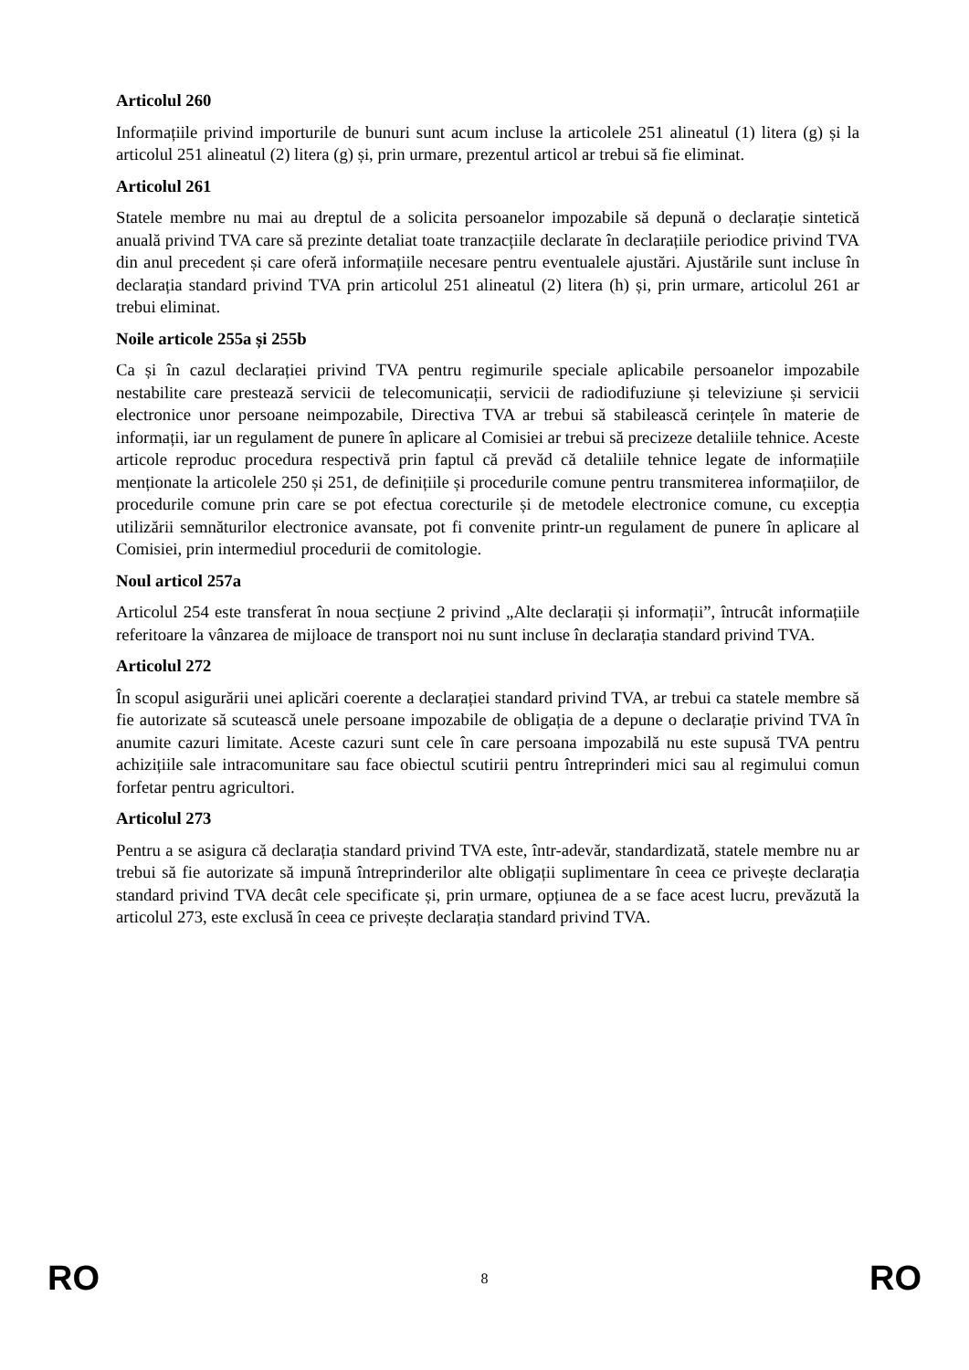Articolul 260
Informațiile privind importurile de bunuri sunt acum incluse la articolele 251 alineatul (1) litera (g) și la articolul 251 alineatul (2) litera (g) și, prin urmare, prezentul articol ar trebui să fie eliminat.
Articolul 261
Statele membre nu mai au dreptul de a solicita persoanelor impozabile să depună o declarație sintetică anuală privind TVA care să prezinte detaliat toate tranzacțiile declarate în declarațiile periodice privind TVA din anul precedent și care oferă informațiile necesare pentru eventualele ajustări. Ajustările sunt incluse în declarația standard privind TVA prin articolul 251 alineatul (2) litera (h) și, prin urmare, articolul 261 ar trebui eliminat.
Noile articole 255a și 255b
Ca și în cazul declarației privind TVA pentru regimurile speciale aplicabile persoanelor impozabile nestabilite care prestează servicii de telecomunicații, servicii de radiodifuziune și televiziune și servicii electronice unor persoane neimpozabile, Directiva TVA ar trebui să stabilească cerințele în materie de informații, iar un regulament de punere în aplicare al Comisiei ar trebui să precizeze detaliile tehnice. Aceste articole reproduc procedura respectivă prin faptul că prevăd că detaliile tehnice legate de informațiile menționate la articolele 250 și 251, de definițiile și procedurile comune pentru transmiterea informațiilor, de procedurile comune prin care se pot efectua corecturile și de metodele electronice comune, cu excepția utilizării semnăturilor electronice avansate, pot fi convenite printr-un regulament de punere în aplicare al Comisiei, prin intermediul procedurii de comitologie.
Noul articol 257a
Articolul 254 este transferat în noua secțiune 2 privind „Alte declarații și informații”, întrucât informațiile referitoare la vânzarea de mijloace de transport noi nu sunt incluse în declarația standard privind TVA.
Articolul 272
În scopul asigurării unei aplicări coerente a declarației standard privind TVA, ar trebui ca statele membre să fie autorizate să scutească unele persoane impozabile de obligația de a depune o declarație privind TVA în anumite cazuri limitate. Aceste cazuri sunt cele în care persoana impozabilă nu este supusă TVA pentru achizițiile sale intracomunitare sau face obiectul scutirii pentru întreprinderi mici sau al regimului comun forfetar pentru agricultori.
Articolul 273
Pentru a se asigura că declarația standard privind TVA este, într-adevăr, standardizată, statele membre nu ar trebui să fie autorizate să impună întreprinderilor alte obligații suplimentare în ceea ce privește declarația standard privind TVA decât cele specificate și, prin urmare, opțiunea de a se face acest lucru, prevăzută la articolul 273, este exclusă în ceea ce privește declarația standard privind TVA.
RO 8 RO